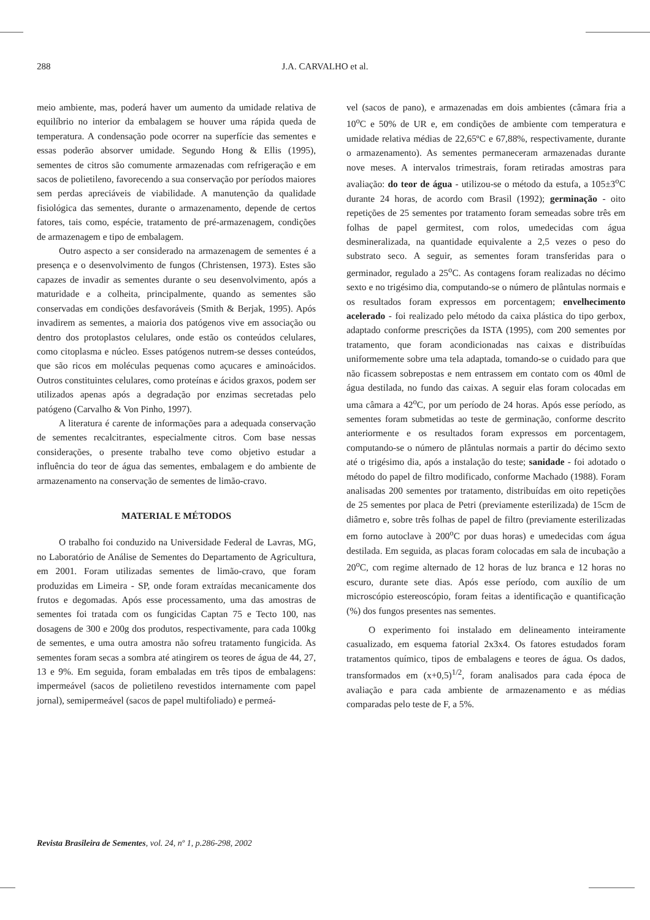288
J.A. CARVALHO et al.
meio ambiente, mas, poderá haver um aumento da umidade relativa de equilíbrio no interior da embalagem se houver uma rápida queda de temperatura. A condensação pode ocorrer na superfície das sementes e essas poderão absorver umidade. Segundo Hong & Ellis (1995), sementes de citros são comumente armazenadas com refrigeração e em sacos de polietileno, favorecendo a sua conservação por períodos maiores sem perdas apreciáveis de viabilidade. A manutenção da qualidade fisiológica das sementes, durante o armazenamento, depende de certos fatores, tais como, espécie, tratamento de pré-armazenagem, condições de armazenagem e tipo de embalagem.
Outro aspecto a ser considerado na armazenagem de sementes é a presença e o desenvolvimento de fungos (Christensen, 1973). Estes são capazes de invadir as sementes durante o seu desenvolvimento, após a maturidade e a colheita, principalmente, quando as sementes são conservadas em condições desfavoráveis (Smith & Berjak, 1995). Após invadirem as sementes, a maioria dos patógenos vive em associação ou dentro dos protoplastos celulares, onde estão os conteúdos celulares, como citoplasma e núcleo. Esses patógenos nutrem-se desses conteúdos, que são ricos em moléculas pequenas como açucares e aminoácidos. Outros constituintes celulares, como proteínas e ácidos graxos, podem ser utilizados apenas após a degradação por enzimas secretadas pelo patógeno (Carvalho & Von Pinho, 1997).
A literatura é carente de informações para a adequada conservação de sementes recalcitrantes, especialmente citros. Com base nessas considerações, o presente trabalho teve como objetivo estudar a influência do teor de água das sementes, embalagem e do ambiente de armazenamento na conservação de sementes de limão-cravo.
MATERIAL E MÉTODOS
O trabalho foi conduzido na Universidade Federal de Lavras, MG, no Laboratório de Análise de Sementes do Departamento de Agricultura, em 2001. Foram utilizadas sementes de limão-cravo, que foram produzidas em Limeira - SP, onde foram extraídas mecanicamente dos frutos e degomadas. Após esse processamento, uma das amostras de sementes foi tratada com os fungicidas Captan 75 e Tecto 100, nas dosagens de 300 e 200g dos produtos, respectivamente, para cada 100kg de sementes, e uma outra amostra não sofreu tratamento fungicida. As sementes foram secas a sombra até atingirem os teores de água de 44, 27, 13 e 9%. Em seguida, foram embaladas em três tipos de embalagens: impermeável (sacos de polietileno revestidos internamente com papel jornal), semipermeável (sacos de papel multifoliado) e permeá-
vel (sacos de pano), e armazenadas em dois ambientes (câmara fria a 10<sup>o</sup>C e 50% de UR e, em condições de ambiente com temperatura e umidade relativa médias de 22,65ºC e 67,88%, respectivamente, durante o armazenamento). As sementes permaneceram armazenadas durante nove meses. A intervalos trimestrais, foram retiradas amostras para avaliação: do teor de água - utilizou-se o método da estufa, a 105±3<sup>o</sup>C durante 24 horas, de acordo com Brasil (1992); germinação - oito repetições de 25 sementes por tratamento foram semeadas sobre três em folhas de papel germitest, com rolos, umedecidas com água desmineralizada, na quantidade equivalente a 2,5 vezes o peso do substrato seco. A seguir, as sementes foram transferidas para o germinador, regulado a 25<sup>o</sup>C. As contagens foram realizadas no décimo sexto e no trigésimo dia, computando-se o número de plântulas normais e os resultados foram expressos em porcentagem; envelhecimento acelerado - foi realizado pelo método da caixa plástica do tipo gerbox, adaptado conforme prescrições da ISTA (1995), com 200 sementes por tratamento, que foram acondicionadas nas caixas e distribuídas uniformemente sobre uma tela adaptada, tomando-se o cuidado para que não ficassem sobrepostas e nem entrassem em contato com os 40ml de água destilada, no fundo das caixas. A seguir elas foram colocadas em uma câmara a 42<sup>o</sup>C, por um período de 24 horas. Após esse período, as sementes foram submetidas ao teste de germinação, conforme descrito anteriormente e os resultados foram expressos em porcentagem, computando-se o número de plântulas normais a partir do décimo sexto até o trigésimo dia, após a instalação do teste; sanidade - foi adotado o método do papel de filtro modificado, conforme Machado (1988). Foram analisadas 200 sementes por tratamento, distribuídas em oito repetições de 25 sementes por placa de Petri (previamente esterilizada) de 15cm de diâmetro e, sobre três folhas de papel de filtro (previamente esterilizadas em forno autoclave à 200<sup>o</sup>C por duas horas) e umedecidas com água destilada. Em seguida, as placas foram colocadas em sala de incubação a 20<sup>o</sup>C, com regime alternado de 12 horas de luz branca e 12 horas no escuro, durante sete dias. Após esse período, com auxílio de um microscópio estereoscópio, foram feitas a identificação e quantificação (%) dos fungos presentes nas sementes.
O experimento foi instalado em delineamento inteiramente casualizado, em esquema fatorial 2x3x4. Os fatores estudados foram tratamentos químico, tipos de embalagens e teores de água. Os dados, transformados em (x+0,5)<sup>1/2</sup>, foram analisados para cada época de avaliação e para cada ambiente de armazenamento e as médias comparadas pelo teste de F, a 5%.
Revista Brasileira de Sementes, vol. 24, nº 1, p.286-298, 2002